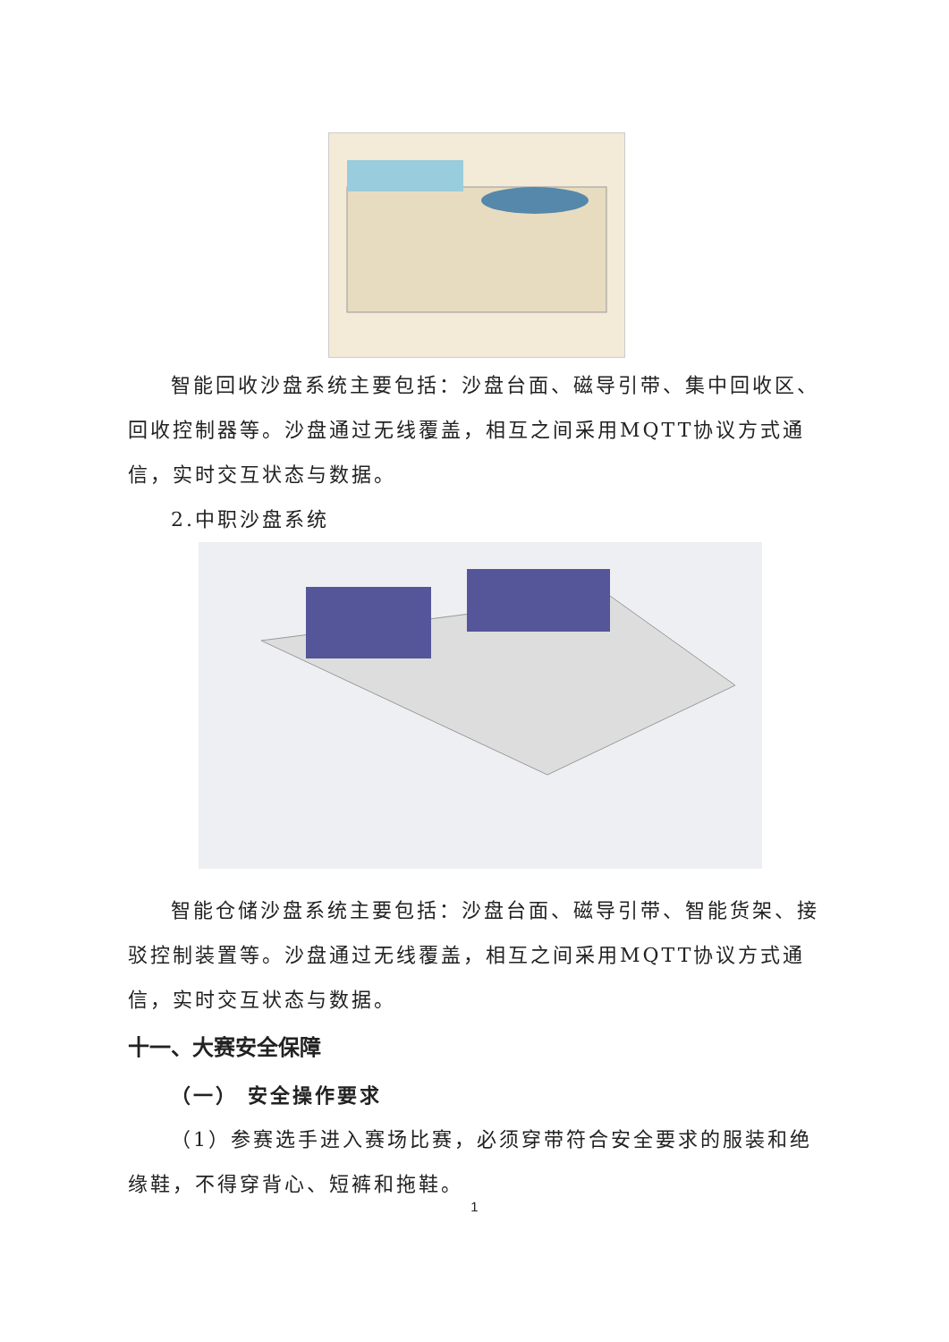智能回收沙盘系统主要包括：沙盘台面、磁导引带、集中回收区、回收控制器等。沙盘通过无线覆盖，相互之间采用MQTT协议方式通信，实时交互状态与数据。
2.中职沙盘系统
智能仓储沙盘系统主要包括：沙盘台面、磁导引带、智能货架、接驳控制装置等。沙盘通过无线覆盖，相互之间采用MQTT协议方式通信，实时交互状态与数据。
十一、大赛安全保障
（一） 安全操作要求
（1）参赛选手进入赛场比赛，必须穿带符合安全要求的服装和绝缘鞋，不得穿背心、短裤和拖鞋。
1